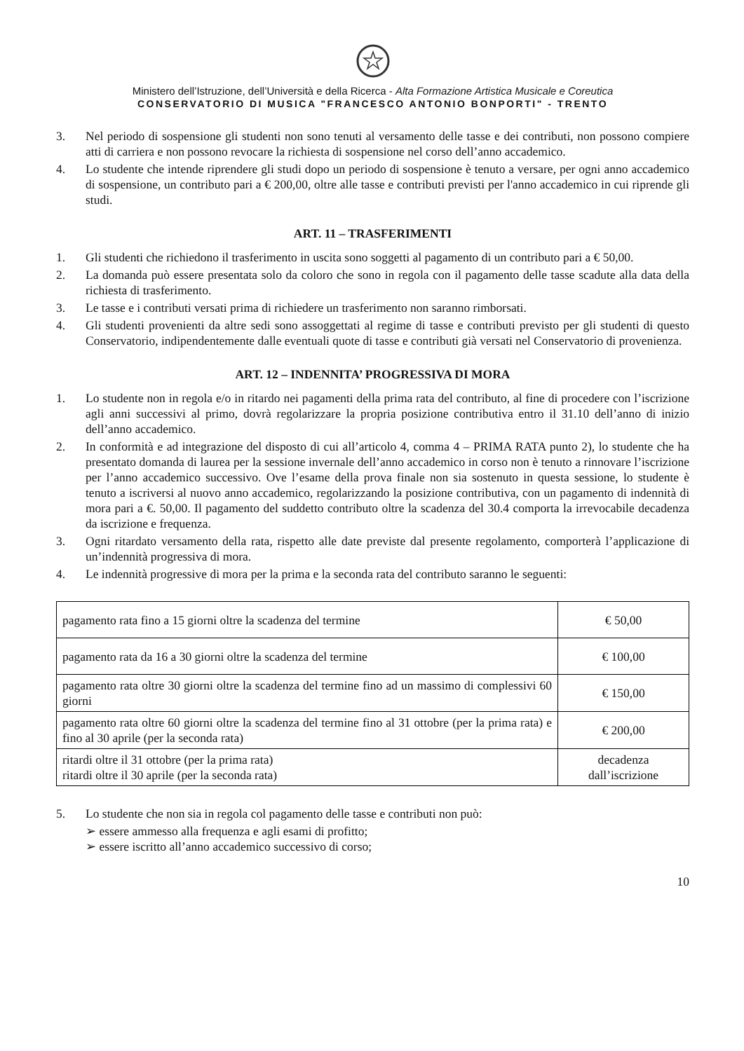Ministero dell’Istruzione, dell’Università e della Ricerca - Alta Formazione Artistica Musicale e Coreutica
CONSERVATORIO DI MUSICA "FRANCESCO ANTONIO BONPORTI" - TRENTO
3. Nel periodo di sospensione gli studenti non sono tenuti al versamento delle tasse e dei contributi, non possono compiere atti di carriera e non possono revocare la richiesta di sospensione nel corso dell’anno accademico.
4. Lo studente che intende riprendere gli studi dopo un periodo di sospensione è tenuto a versare, per ogni anno accademico di sospensione, un contributo pari a € 200,00, oltre alle tasse e contributi previsti per l'anno accademico in cui riprende gli studi.
ART. 11 – TRASFERIMENTI
1. Gli studenti che richiedono il trasferimento in uscita sono soggetti al pagamento di un contributo pari a € 50,00.
2. La domanda può essere presentata solo da coloro che sono in regola con il pagamento delle tasse scadute alla data della richiesta di trasferimento.
3. Le tasse e i contributi versati prima di richiedere un trasferimento non saranno rimborsati.
4. Gli studenti provenienti da altre sedi sono assoggettati al regime di tasse e contributi previsto per gli studenti di questo Conservatorio, indipendentemente dalle eventuali quote di tasse e contributi già versati nel Conservatorio di provenienza.
ART. 12 – INDENNITA’ PROGRESSIVA DI MORA
1. Lo studente non in regola e/o in ritardo nei pagamenti della prima rata del contributo, al fine di procedere con l’iscrizione agli anni successivi al primo, dovrà regolarizzare la propria posizione contributiva entro il 31.10 dell’anno di inizio dell’anno accademico.
2. In conformità e ad integrazione del disposto di cui all’articolo 4, comma 4 – PRIMA RATA punto 2), lo studente che ha presentato domanda di laurea per la sessione invernale dell’anno accademico in corso non è tenuto a rinnovare l’iscrizione per l’anno accademico successivo. Ove l’esame della prova finale non sia sostenuto in questa sessione, lo studente è tenuto a iscriversi al nuovo anno accademico, regolarizzando la posizione contributiva, con un pagamento di indennità di mora pari a €. 50,00. Il pagamento del suddetto contributo oltre la scadenza del 30.4 comporta la irrevocabile decadenza da iscrizione e frequenza.
3. Ogni ritardato versamento della rata, rispetto alle date previste dal presente regolamento, comporterà l’applicazione di un’indennità progressiva di mora.
4. Le indennità progressive di mora per la prima e la seconda rata del contributo saranno le seguenti:
| pagamento rata fino a 15 giorni oltre la scadenza del termine | € 50,00 |
| pagamento rata da 16 a 30 giorni oltre la scadenza del termine | € 100,00 |
| pagamento rata oltre 30 giorni oltre la scadenza del termine fino ad un massimo di complessivi 60 giorni | € 150,00 |
| pagamento rata oltre 60 giorni oltre la scadenza del termine fino al 31 ottobre (per la prima rata) e fino al 30 aprile (per la seconda rata) | € 200,00 |
| ritardi oltre il 31 ottobre (per la prima rata) ritardi oltre il 30 aprile (per la seconda rata) | decadenza dall’iscrizione |
5. Lo studente che non sia in regola col pagamento delle tasse e contributi non può:
➢ essere ammesso alla frequenza e agli esami di profitto;
➢ essere iscritto all’anno accademico successivo di corso;
10